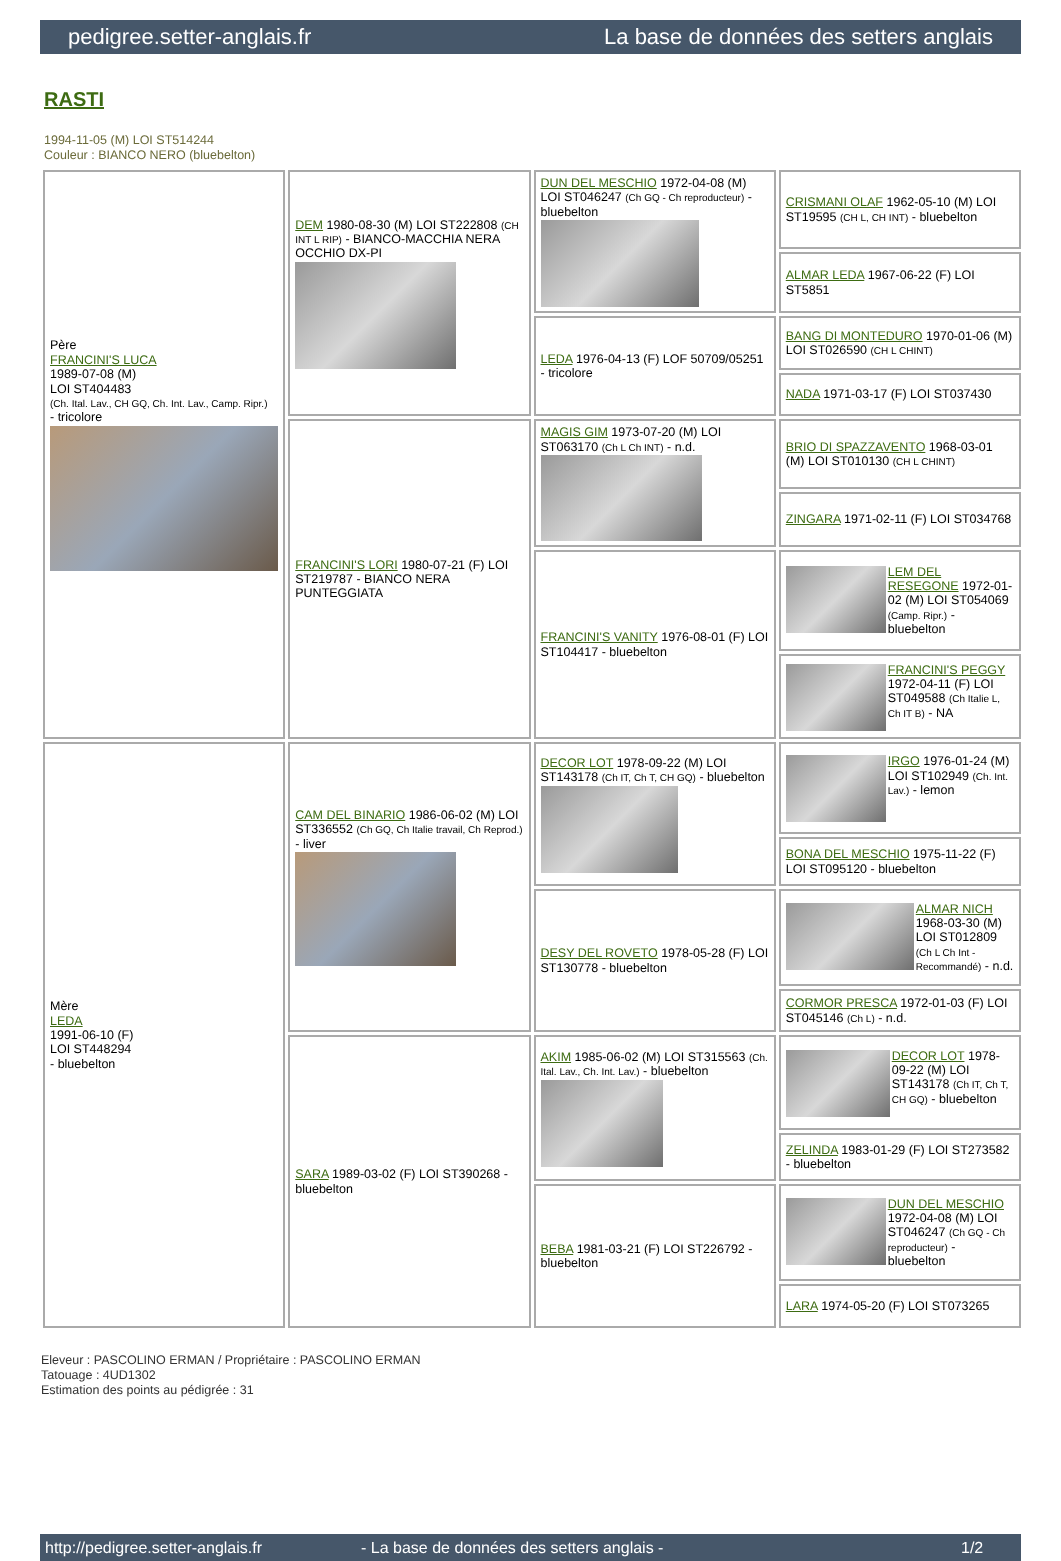pedigree.setter-anglais.fr La base de données des setters anglais
RASTI
1994-11-05 (M) LOI ST514244
Couleur : BIANCO NERO (bluebelton)
| Père FRANCINI'S LUCA 1989-07-08 (M) LOI ST404483 (Ch. Ital. Lav., CH GQ, Ch. Int. Lav., Camp. Ripr.) - tricolore | DEM 1980-08-30 (M) LOI ST222808 (CH INT L RIP) - BIANCO-MACCHIA NERA OCCHIO DX-PI | DUN DEL MESCHIO 1972-04-08 (M) LOI ST046247 (Ch GQ - Ch reproducteur) - bluebelton | CRISMANI OLAF 1962-05-10 (M) LOI ST19595 (CH L, CH INT) - bluebelton |
| | | | ALMAR LEDA 1967-06-22 (F) LOI ST5851 |
| | | LEDA 1976-04-13 (F) LOF 50709/05251 - tricolore | BANG DI MONTEDURO 1970-01-06 (M) LOI ST026590 (CH L CHINT) |
| | | | NADA 1971-03-17 (F) LOI ST037430 |
| | FRANCINI'S LORI 1980-07-21 (F) LOI ST219787 - BIANCO NERA PUNTEGGIATA | MAGIS GIM 1973-07-20 (M) LOI ST063170 (Ch L Ch INT) - n.d. | BRIO DI SPAZZAVENTO 1968-03-01 (M) LOI ST010130 (CH L CHINT) |
| | | | ZINGARA 1971-02-11 (F) LOI ST034768 |
| | | FRANCINI'S VANITY 1976-08-01 (F) LOI ST104417 - bluebelton | LEM DEL RESEGONE 1972-01-02 (M) LOI ST054069 (Camp. Ripr.) - bluebelton |
| | | | FRANCINI'S PEGGY 1972-04-11 (F) LOI ST049588 (Ch Italie L, Ch IT B) - NA |
| Mère LEDA 1991-06-10 (F) LOI ST448294 - bluebelton | CAM DEL BINARIO 1986-06-02 (M) LOI ST336552 (Ch GQ, Ch Italie travail, Ch Reprod.) - liver | DECOR LOT 1978-09-22 (M) LOI ST143178 (Ch IT, Ch T, CH GQ) - bluebelton | IRGO 1976-01-24 (M) LOI ST102949 (Ch. Int. Lav.) - lemon |
| | | | BONA DEL MESCHIO 1975-11-22 (F) LOI ST095120 - bluebelton |
| | | DESY DEL ROVETO 1978-05-28 (F) LOI ST130778 - bluebelton | ALMAR NICH 1968-03-30 (M) LOI ST012809 (Ch L Ch Int - Recommandé) - n.d. |
| | | | CORMOR PRESCA 1972-01-03 (F) LOI ST045146 (Ch L) - n.d. |
| | SARA 1989-03-02 (F) LOI ST390268 - bluebelton | AKIM 1985-06-02 (M) LOI ST315563 (Ch. Ital. Lav., Ch. Int. Lav.) - bluebelton | DECOR LOT 1978-09-22 (M) LOI ST143178 (Ch IT, Ch T, CH GQ) - bluebelton |
| | | | ZELINDA 1983-01-29 (F) LOI ST273582 - bluebelton |
| | | BEBA 1981-03-21 (F) LOI ST226792 - bluebelton | DUN DEL MESCHIO 1972-04-08 (M) LOI ST046247 (Ch GQ - Ch reproducteur) - bluebelton |
| | | | LARA 1974-05-20 (F) LOI ST073265 |
Eleveur : PASCOLINO ERMAN / Propriétaire : PASCOLINO ERMAN
Tatouage : 4UD1302
Estimation des points au pédigrée : 31
http://pedigree.setter-anglais.fr - La base de données des setters anglais - 1/2